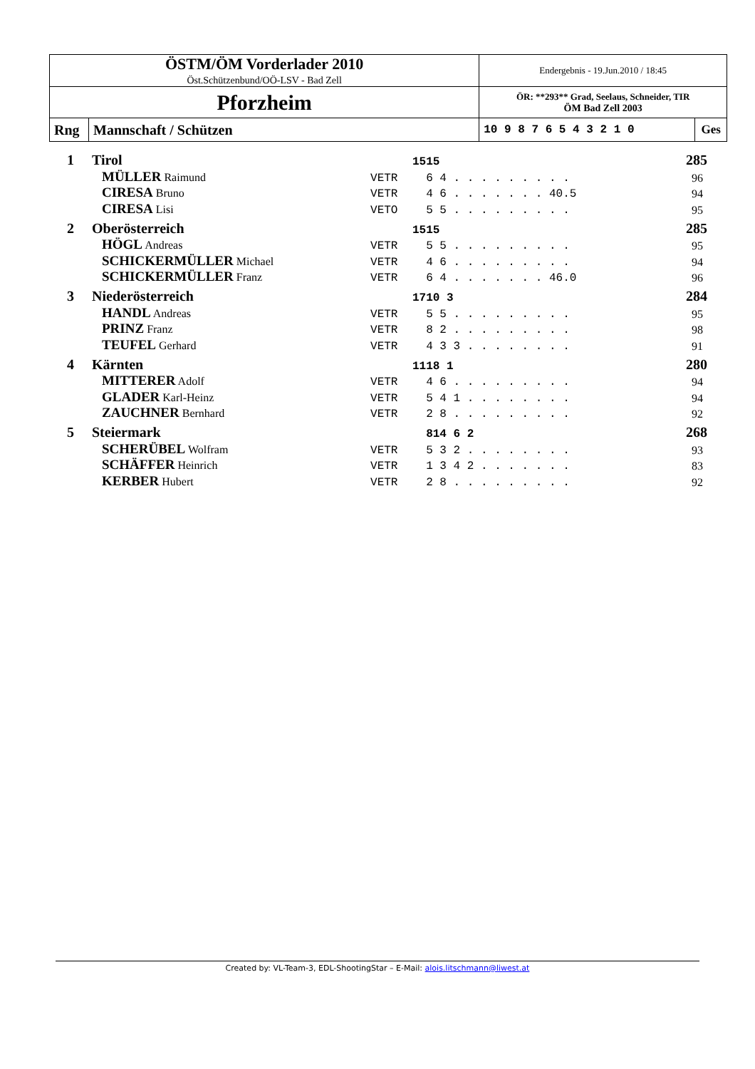| ÖSTM/ÖM Vorderlader 2010 Öst.Schützenbund/OÖ-LSV - Bad Zell | | Endergebnis - 19.Jun.2010 / 18:45 | |
| Pforzheim | | ÖR: **293** Grad, Seelaus, Schneider, TIR ÖM Bad Zell 2003 | |
| Rng | Mannschaft / Schützen | 10 9 8 7 6 5 4 3 2 1 0 | Ges |
| 1 | Tirol | | 1515 | 285 |
| | MÜLLER Raimund | VETR | 6 4 . . . . . . . . . | 96 |
| | CIRESA Bruno | VETR | 4 6 . . . . . . . 40.5 | 94 |
| | CIRESA Lisi | VETO | 5 5 . . . . . . . . . | 95 |
| 2 | Oberösterreich | | 1515 | 285 |
| | HÖGL Andreas | VETR | 5 5 . . . . . . . . . | 95 |
| | SCHICKERMÜLLER Michael | VETR | 4 6 . . . . . . . . . | 94 |
| | SCHICKERMÜLLER Franz | VETR | 6 4 . . . . . . . 46.0 | 96 |
| 3 | Niederösterreich | | 1710 3 | 284 |
| | HANDL Andreas | VETR | 5 5 . . . . . . . . . | 95 |
| | PRINZ Franz | VETR | 8 2 . . . . . . . . . | 98 |
| | TEUFEL Gerhard | VETR | 4 3 3 . . . . . . . . | 91 |
| 4 | Kärnten | | 1118 1 | 280 |
| | MITTERER Adolf | VETR | 4 6 . . . . . . . . . | 94 |
| | GLADER Karl-Heinz | VETR | 5 4 1 . . . . . . . . | 94 |
| | ZAUCHNER Bernhard | VETR | 2 8 . . . . . . . . . | 92 |
| 5 | Steiermark | | 814 6 2 | 268 |
| | SCHERÜBEL Wolfram | VETR | 5 3 2 . . . . . . . . | 93 |
| | SCHÄFFER Heinrich | VETR | 1 3 4 2 . . . . . . . | 83 |
| | KERBER Hubert | VETR | 2 8 . . . . . . . . . | 92 |
Created by: VL-Team-3, EDL-ShootingStar – E-Mail: alois.litschmann@liwest.at